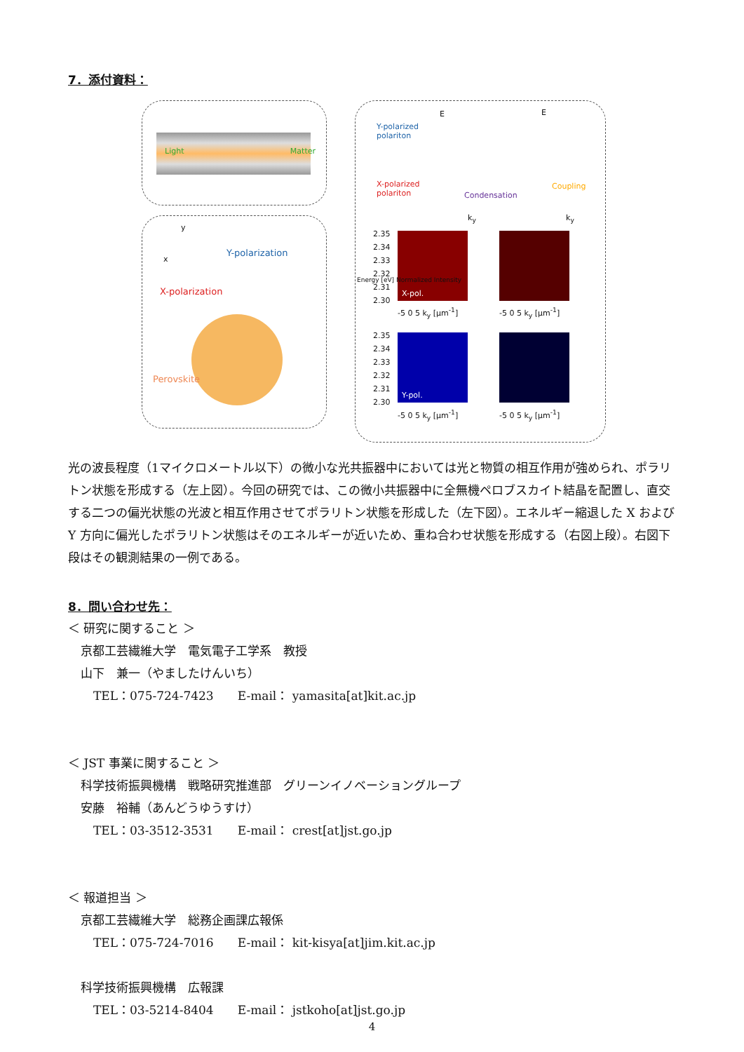7．添付資料：
Light Matter
y
x
Y-polarization
X-polarization
Perovskite
Y-polarized
polariton
X-polarized
polariton Condensation
Coupling
E E
k<sub>y</sub> k<sub>y</sub>
X-pol.
Y-pol.
2.35
2.34
2.33
2.32
2.31
2.30
2.35
2.34
2.33
2.32
2.31
2.30
-5 0 5 k<sub>y</sub> [μm<sup>-1</sup>] -5 0 5 k<sub>y</sub> [μm<sup>-1</sup>]
-5 0 5 k<sub>y</sub> [μm<sup>-1</sup>] -5 0 5 k<sub>y</sub> [μm<sup>-1</sup>]
Energy [eV] Normalized Intensity
光の波長程度（1マイクロメートル以下）の微小な光共振器中においては光と物質の相互作用が強められ、ポラリトン状態を形成する（左上図）。今回の研究では、この微小共振器中に全無機ペロブスカイト結晶を配置し、直交する二つの偏光状態の光波と相互作用させてポラリトン状態を形成した（左下図）。エネルギー縮退した X および Y 方向に偏光したポラリトン状態はそのエネルギーが近いため、重ね合わせ状態を形成する（右図上段）。右図下段はその観測結果の一例である。
8．問い合わせ先：
＜ 研究に関すること ＞
京都工芸繊維大学　電気電子工学系　教授
山下　兼一（やましたけんいち）
TEL：075-724-7423　　E-mail： yamasita[at]kit.ac.jp
＜ JST 事業に関すること ＞
科学技術振興機構　戦略研究推進部　グリーンイノベーショングループ
安藤　裕輔（あんどうゆうすけ）
TEL：03-3512-3531　　E-mail： crest[at]jst.go.jp
＜ 報道担当 ＞
京都工芸繊維大学　総務企画課広報係
TEL：075-724-7016　　E-mail： kit-kisya[at]jim.kit.ac.jp
科学技術振興機構　広報課
TEL：03-5214-8404　　E-mail： jstkoho[at]jst.go.jp
4